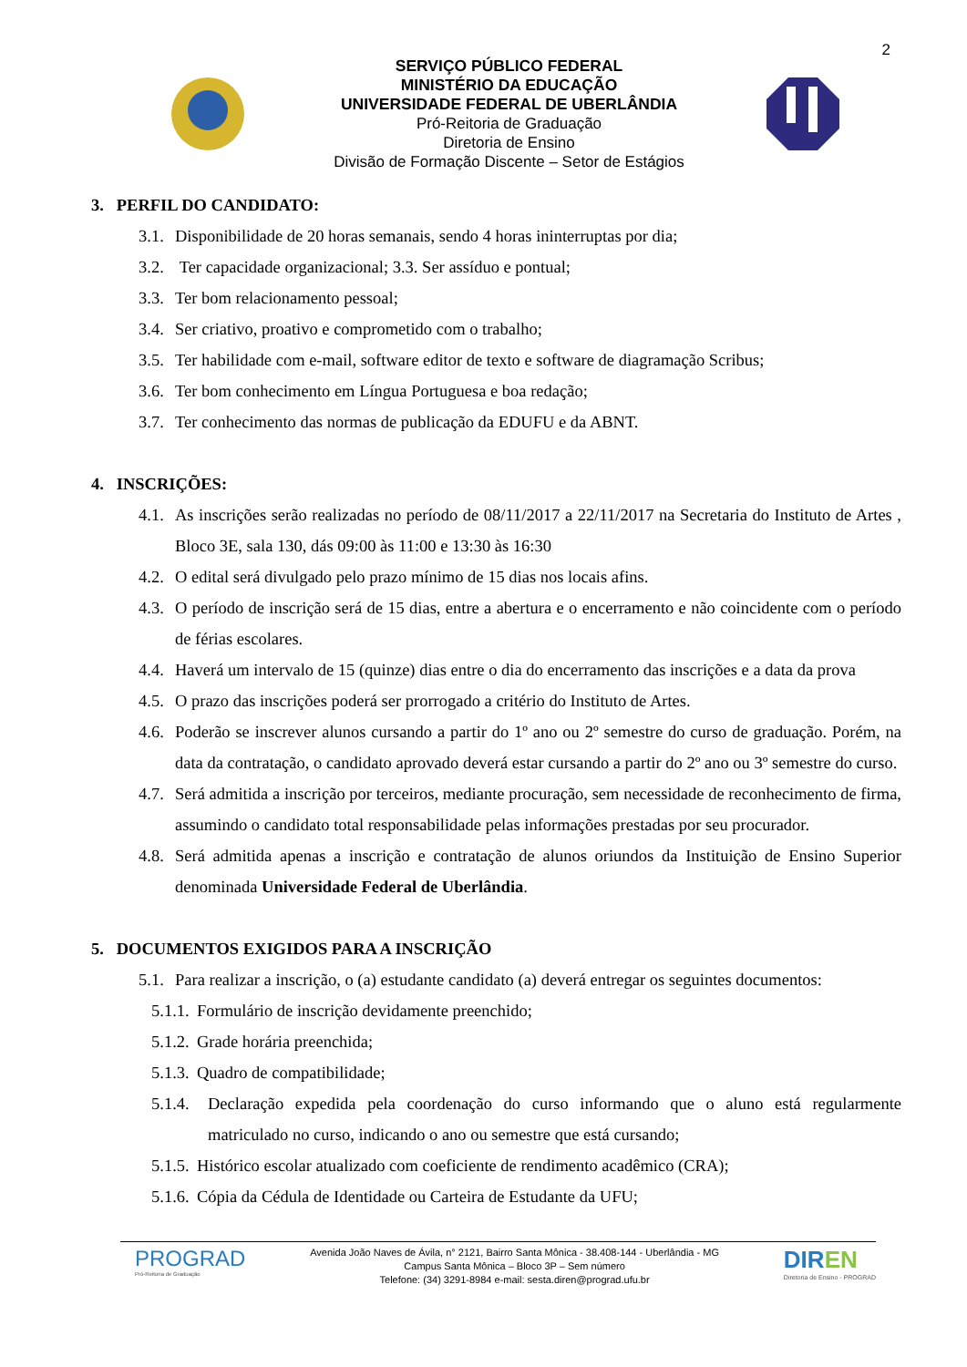2
SERVIÇO PÚBLICO FEDERAL
MINISTÉRIO DA EDUCAÇÃO
UNIVERSIDADE FEDERAL DE UBERLÂNDIA
Pró-Reitoria de Graduação
Diretoria de Ensino
Divisão de Formação Discente – Setor de Estágios
3. PERFIL DO CANDIDATO:
3.1. Disponibilidade de 20 horas semanais, sendo 4 horas ininterruptas por dia;
3.2. Ter capacidade organizacional; 3.3. Ser assíduo e pontual;
3.3. Ter bom relacionamento pessoal;
3.4. Ser criativo, proativo e comprometido com o trabalho;
3.5. Ter habilidade com e-mail, software editor de texto e software de diagramação Scribus;
3.6. Ter bom conhecimento em Língua Portuguesa e boa redação;
3.7. Ter conhecimento das normas de publicação da EDUFU e da ABNT.
4. INSCRIÇÕES:
4.1. As inscrições serão realizadas no período de 08/11/2017 a 22/11/2017 na Secretaria do Instituto de Artes , Bloco 3E, sala 130, dás 09:00 às 11:00 e 13:30 às 16:30
4.2. O edital será divulgado pelo prazo mínimo de 15 dias nos locais afins.
4.3. O período de inscrição será de 15 dias, entre a abertura e o encerramento e não coincidente com o período de férias escolares.
4.4. Haverá um intervalo de 15 (quinze) dias entre o dia do encerramento das inscrições e a data da prova
4.5. O prazo das inscrições poderá ser prorrogado a critério do Instituto de Artes.
4.6. Poderão se inscrever alunos cursando a partir do 1º ano ou 2º semestre do curso de graduação. Porém, na data da contratação, o candidato aprovado deverá estar cursando a partir do 2º ano ou 3º semestre do curso.
4.7. Será admitida a inscrição por terceiros, mediante procuração, sem necessidade de reconhecimento de firma, assumindo o candidato total responsabilidade pelas informações prestadas por seu procurador.
4.8. Será admitida apenas a inscrição e contratação de alunos oriundos da Instituição de Ensino Superior denominada Universidade Federal de Uberlândia.
5. DOCUMENTOS EXIGIDOS PARA A INSCRIÇÃO
5.1. Para realizar a inscrição, o (a) estudante candidato (a) deverá entregar os seguintes documentos:
5.1.1. Formulário de inscrição devidamente preenchido;
5.1.2. Grade horária preenchida;
5.1.3. Quadro de compatibilidade;
5.1.4. Declaração expedida pela coordenação do curso informando que o aluno está regularmente matriculado no curso, indicando o ano ou semestre que está cursando;
5.1.5. Histórico escolar atualizado com coeficiente de rendimento acadêmico (CRA);
5.1.6. Cópia da Cédula de Identidade ou Carteira de Estudante da UFU;
PROGRAD
Pró-Reitoria de Graduação
Avenida João Naves de Ávila, n° 2121, Bairro Santa Mônica - 38.408-144 - Uberlândia - MG
Campus Santa Mônica – Bloco 3P – Sem número
Telefone: (34) 3291-8984 e-mail: sesta.diren@prograd.ufu.br
DIREN
Diretoria de Ensino - PROGRAD